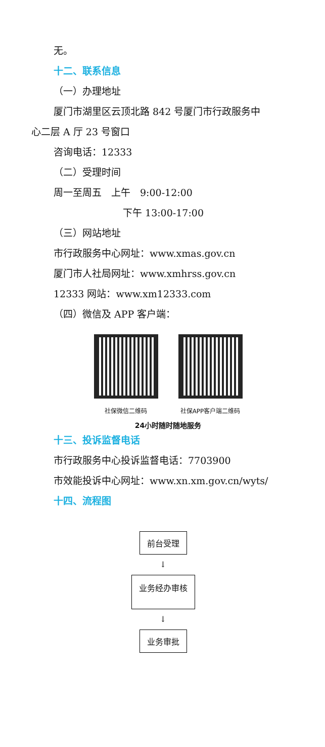无。
十二、联系信息
（一）办理地址
厦门市湖里区云顶北路 842 号厦门市行政服务中
心二层 A 厅 23 号窗口
咨询电话：12333
（二）受理时间
周一至周五　上午　9:00-12:00
下午 13:00-17:00
（三）网站地址
市行政服务中心网址：www.xmas.gov.cn
厦门市人社局网址：www.xmhrss.gov.cn
12333 网站：www.xm12333.com
（四）微信及 APP 客户端：
社保微信二维码 社保APP客户端二维码
24小时随时随地服务
十三、投诉监督电话
市行政服务中心投诉监督电话：7703900
市效能投诉中心网址：www.xn.xm.gov.cn/wyts/
十四、流程图
前台受理
↓
业务经办审核
↓
业务审批